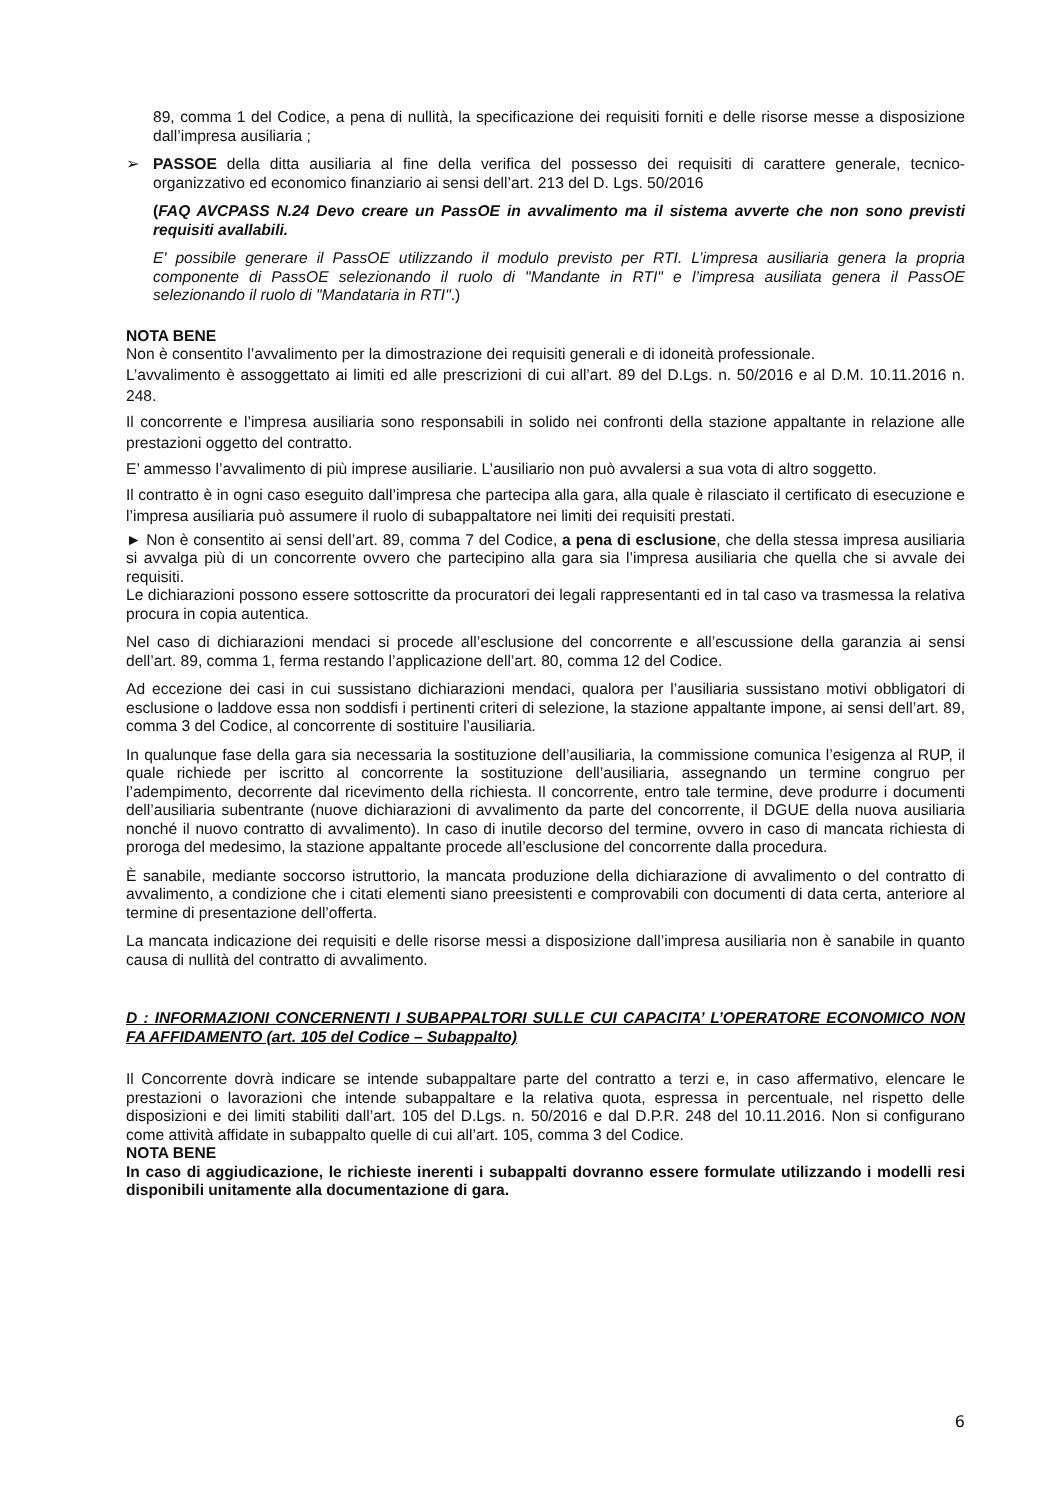89, comma 1 del Codice, a pena di nullità, la specificazione dei requisiti forniti e delle risorse messe a disposizione dall’impresa ausiliaria ;
➢ PASSOE della ditta ausiliaria al fine della verifica del possesso dei requisiti di carattere generale, tecnico-organizzativo ed economico finanziario ai sensi dell’art. 213 del D. Lgs. 50/2016
(FAQ AVCPASS N.24 Devo creare un PassOE in avvalimento ma il sistema avverte che non sono previsti requisiti avallabili.
E' possibile generare il PassOE utilizzando il modulo previsto per RTI. L’impresa ausiliaria genera la propria componente di PassOE selezionando il ruolo di "Mandante in RTI" e l’impresa ausiliata genera il PassOE selezionando il ruolo di "Mandataria in RTI".)
NOTA BENE
Non è consentito l’avvalimento per la dimostrazione dei requisiti generali e di idoneità professionale.
L’avvalimento è assoggettato ai limiti ed alle prescrizioni di cui all’art. 89 del D.Lgs. n. 50/2016 e al D.M. 10.11.2016 n. 248.
Il concorrente e l’impresa ausiliaria sono responsabili in solido nei confronti della stazione appaltante in relazione alle prestazioni oggetto del contratto.
E’ ammesso l’avvalimento di più imprese ausiliarie. L’ausiliario non può avvalersi a sua vota di altro soggetto.
Il contratto è in ogni caso eseguito dall’impresa che partecipa alla gara, alla quale è rilasciato il certificato di esecuzione e l’impresa ausiliaria può assumere il ruolo di subappaltatore nei limiti dei requisiti prestati.
► Non è consentito ai sensi dell’art. 89, comma 7 del Codice, a pena di esclusione, che della stessa impresa ausiliaria si avvalga più di un concorrente ovvero che partecipino alla gara sia l’impresa ausiliaria che quella che si avvale dei requisiti.
Le dichiarazioni possono essere sottoscritte da procuratori dei legali rappresentanti ed in tal caso va trasmessa la relativa procura in copia autentica.
Nel caso di dichiarazioni mendaci si procede all’esclusione del concorrente e all’escussione della garanzia ai sensi dell’art. 89, comma 1, ferma restando l’applicazione dell’art. 80, comma 12 del Codice.
Ad eccezione dei casi in cui sussistano dichiarazioni mendaci, qualora per l’ausiliaria sussistano motivi obbligatori di esclusione o laddove essa non soddisfi i pertinenti criteri di selezione, la stazione appaltante impone, ai sensi dell’art. 89, comma 3 del Codice, al concorrente di sostituire l’ausiliaria.
In qualunque fase della gara sia necessaria la sostituzione dell’ausiliaria, la commissione comunica l’esigenza al RUP, il quale richiede per iscritto al concorrente la sostituzione dell’ausiliaria, assegnando un termine congruo per l’adempimento, decorrente dal ricevimento della richiesta. Il concorrente, entro tale termine, deve produrre i documenti dell’ausiliaria subentrante (nuove dichiarazioni di avvalimento da parte del concorrente, il DGUE della nuova ausiliaria nonché il nuovo contratto di avvalimento). In caso di inutile decorso del termine, ovvero in caso di mancata richiesta di proroga del medesimo, la stazione appaltante procede all’esclusione del concorrente dalla procedura.
È sanabile, mediante soccorso istruttorio, la mancata produzione della dichiarazione di avvalimento o del contratto di avvalimento, a condizione che i citati elementi siano preesistenti e comprovabili con documenti di data certa, anteriore al termine di presentazione dell’offerta.
La mancata indicazione dei requisiti e delle risorse messi a disposizione dall’impresa ausiliaria non è sanabile in quanto causa di nullità del contratto di avvalimento.
D : INFORMAZIONI CONCERNENTI I SUBAPPALTORI SULLE CUI CAPACITA’ L’OPERATORE ECONOMICO NON FA AFFIDAMENTO (art. 105 del Codice – Subappalto)
Il Concorrente dovrà indicare se intende subappaltare parte del contratto a terzi e, in caso affermativo, elencare le prestazioni o lavorazioni che intende subappaltare e la relativa quota, espressa in percentuale, nel rispetto delle disposizioni e dei limiti stabiliti dall’art. 105 del D.Lgs. n. 50/2016 e dal D.P.R. 248 del 10.11.2016. Non si configurano come attività affidate in subappalto quelle di cui all’art. 105, comma 3 del Codice.
NOTA BENE
In caso di aggiudicazione, le richieste inerenti i subappalti dovranno essere formulate utilizzando i modelli resi disponibili unitamente alla documentazione di gara.
6